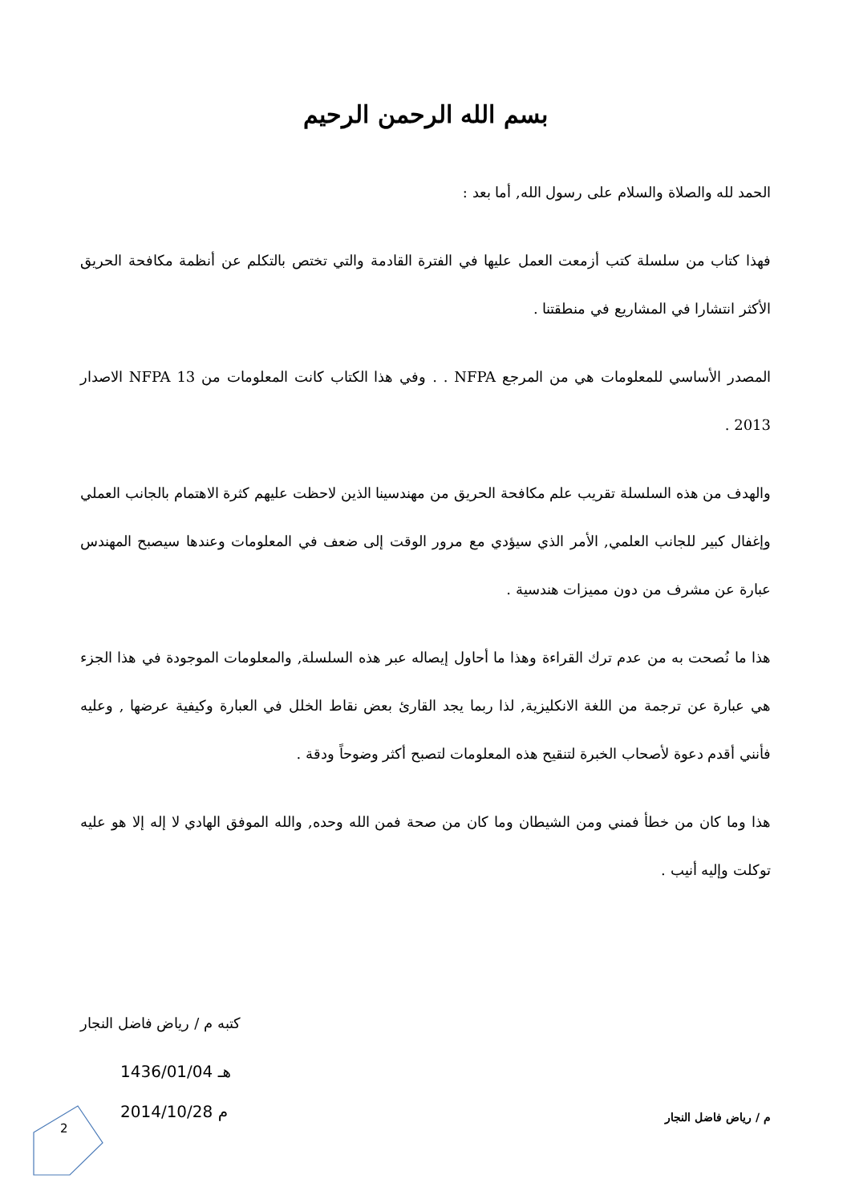بسم الله الرحمن الرحيم
الحمد لله والصلاة والسلام على رسول الله, أما بعد :
فهذا كتاب من سلسلة كتب أزمعت العمل عليها في الفترة القادمة والتي تختص بالتكلم عن أنظمة مكافحة الحريق الأكثر انتشارا في المشاريع في منطقتنا .
المصدر الأساسي للمعلومات هي من المرجع NFPA . . وفي هذا الكتاب كانت المعلومات من NFPA 13 الاصدار 2013 .
والهدف من هذه السلسلة تقريب علم مكافحة الحريق من مهندسينا الذين لاحظت عليهم كثرة الاهتمام بالجانب العملي وإغفال كبير للجانب العلمي, الأمر الذي سيؤدي مع مرور الوقت إلى ضعف في المعلومات وعندها سيصبح المهندس عبارة عن مشرف من دون مميزات هندسية .
هذا ما نُصحت به من عدم ترك القراءة وهذا ما أحاول إيصاله عبر هذه السلسلة, والمعلومات الموجودة في هذا الجزء هي عبارة عن ترجمة من اللغة الانكليزية, لذا ربما يجد القارئ بعض نقاط الخلل في العبارة وكيفية عرضها , وعليه فأنني أقدم دعوة لأصحاب الخبرة لتنقيح هذه المعلومات لتصبح أكثر وضوحاً ودقة .
هذا وما كان من خطأ فمني ومن الشيطان وما كان من صحة فمن الله وحده, والله الموفق الهادي لا إله إلا هو عليه توكلت وإليه أنيب .
كتبه م / رياض فاضل النجار
1436/01/04 هـ
2014/10/28 م
م / رياض فاضل النجار
2